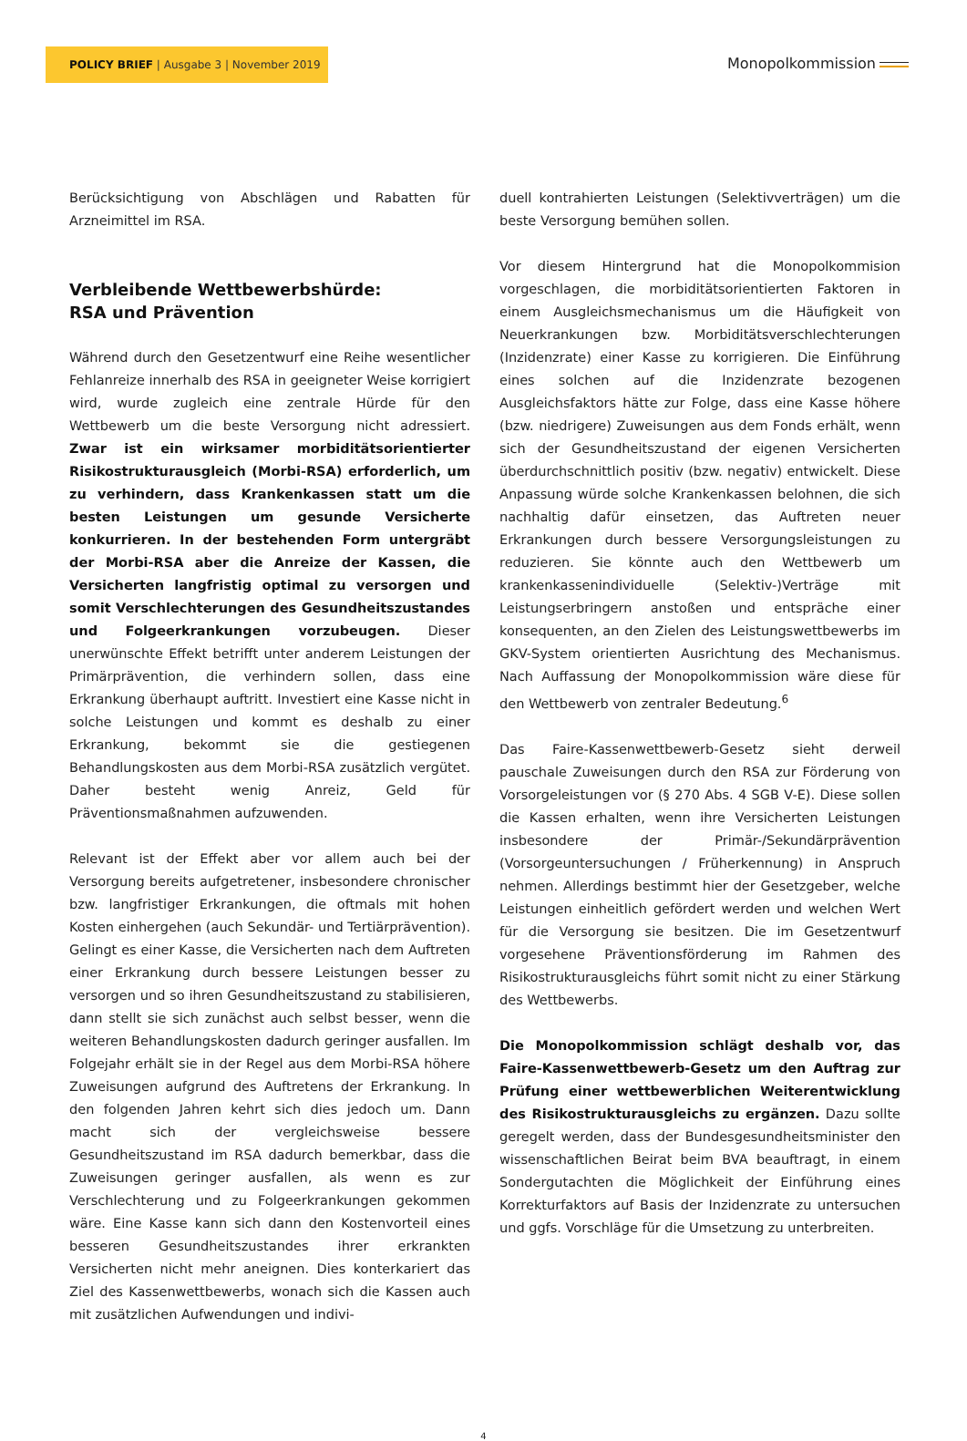POLICY BRIEF | Ausgabe 3 | November 2019
Monopolkommission
Berücksichtigung von Abschlägen und Rabatten für Arzneimittel im RSA.
Verbleibende Wettbewerbshürde:
RSA und Prävention
Während durch den Gesetzentwurf eine Reihe wesentlicher Fehlanreize innerhalb des RSA in geeigneter Weise korrigiert wird, wurde zugleich eine zentrale Hürde für den Wettbewerb um die beste Versorgung nicht adressiert. Zwar ist ein wirksamer morbiditätsorientierter Risikostrukturausgleich (Morbi-RSA) erforderlich, um zu verhindern, dass Krankenkassen statt um die besten Leistungen um gesunde Versicherte konkurrieren. In der bestehenden Form untergräbt der Morbi-RSA aber die Anreize der Kassen, die Versicherten langfristig optimal zu versorgen und somit Verschlechterungen des Gesundheitszustandes und Folgeerkrankungen vorzubeugen. Dieser unerwünschte Effekt betrifft unter anderem Leistungen der Primärprävention, die verhindern sollen, dass eine Erkrankung überhaupt auftritt. Investiert eine Kasse nicht in solche Leistungen und kommt es deshalb zu einer Erkrankung, bekommt sie die gestiegenen Behandlungskosten aus dem Morbi-RSA zusätzlich vergütet. Daher besteht wenig Anreiz, Geld für Präventionsmaßnahmen aufzuwenden.
Relevant ist der Effekt aber vor allem auch bei der Versorgung bereits aufgetretener, insbesondere chronischer bzw. langfristiger Erkrankungen, die oftmals mit hohen Kosten einhergehen (auch Sekundär- und Tertiärprävention). Gelingt es einer Kasse, die Versicherten nach dem Auftreten einer Erkrankung durch bessere Leistungen besser zu versorgen und so ihren Gesundheitszustand zu stabilisieren, dann stellt sie sich zunächst auch selbst besser, wenn die weiteren Behandlungskosten dadurch geringer ausfallen. Im Folgejahr erhält sie in der Regel aus dem Morbi-RSA höhere Zuweisungen aufgrund des Auftretens der Erkrankung. In den folgenden Jahren kehrt sich dies jedoch um. Dann macht sich der vergleichsweise bessere Gesundheitszustand im RSA dadurch bemerkbar, dass die Zuweisungen geringer ausfallen, als wenn es zur Verschlechterung und zu Folgeerkrankungen gekommen wäre. Eine Kasse kann sich dann den Kostenvorteil eines besseren Gesundheitszustandes ihrer erkrankten Versicherten nicht mehr aneignen. Dies konterkariert das Ziel des Kassenwettbewerbs, wonach sich die Kassen auch mit zusätzlichen Aufwendungen und indivi-
duell kontrahierten Leistungen (Selektivverträgen) um die beste Versorgung bemühen sollen.
Vor diesem Hintergrund hat die Monopolkommision vorgeschlagen, die morbiditätsorientierten Faktoren in einem Ausgleichsmechanismus um die Häufigkeit von Neuerkrankungen bzw. Morbiditätsverschlechterungen (Inzidenzrate) einer Kasse zu korrigieren. Die Einführung eines solchen auf die Inzidenzrate bezogenen Ausgleichsfaktors hätte zur Folge, dass eine Kasse höhere (bzw. niedrigere) Zuweisungen aus dem Fonds erhält, wenn sich der Gesundheitszustand der eigenen Versicherten überdurchschnittlich positiv (bzw. negativ) entwickelt. Diese Anpassung würde solche Krankenkassen belohnen, die sich nachhaltig dafür einsetzen, das Auftreten neuer Erkrankungen durch bessere Versorgungsleistungen zu reduzieren. Sie könnte auch den Wettbewerb um krankenkassenindividuelle (Selektiv-)Verträge mit Leistungserbringern anstoßen und entspräche einer konsequenten, an den Zielen des Leistungswettbewerbs im GKV-System orientierten Ausrichtung des Mechanismus. Nach Auffassung der Monopolkommission wäre diese für den Wettbewerb von zentraler Bedeutung.<sup>6</sup>
Das Faire-Kassenwettbewerb-Gesetz sieht derweil pauschale Zuweisungen durch den RSA zur Förderung von Vorsorgeleistungen vor (§ 270 Abs. 4 SGB V-E). Diese sollen die Kassen erhalten, wenn ihre Versicherten Leistungen insbesondere der Primär-/Sekundärprävention (Vorsorgeuntersuchungen / Früherkennung) in Anspruch nehmen. Allerdings bestimmt hier der Gesetzgeber, welche Leistungen einheitlich gefördert werden und welchen Wert für die Versorgung sie besitzen. Die im Gesetzentwurf vorgesehene Präventionsförderung im Rahmen des Risikostrukturausgleichs führt somit nicht zu einer Stärkung des Wettbewerbs.
Die Monopolkommission schlägt deshalb vor, das Faire-Kassenwettbewerb-Gesetz um den Auftrag zur Prüfung einer wettbewerblichen Weiterentwicklung des Risikostrukturausgleichs zu ergänzen. Dazu sollte geregelt werden, dass der Bundesgesundheitsminister den wissenschaftlichen Beirat beim BVA beauftragt, in einem Sondergutachten die Möglichkeit der Einführung eines Korrekturfaktors auf Basis der Inzidenzrate zu untersuchen und ggfs. Vorschläge für die Umsetzung zu unterbreiten.
4